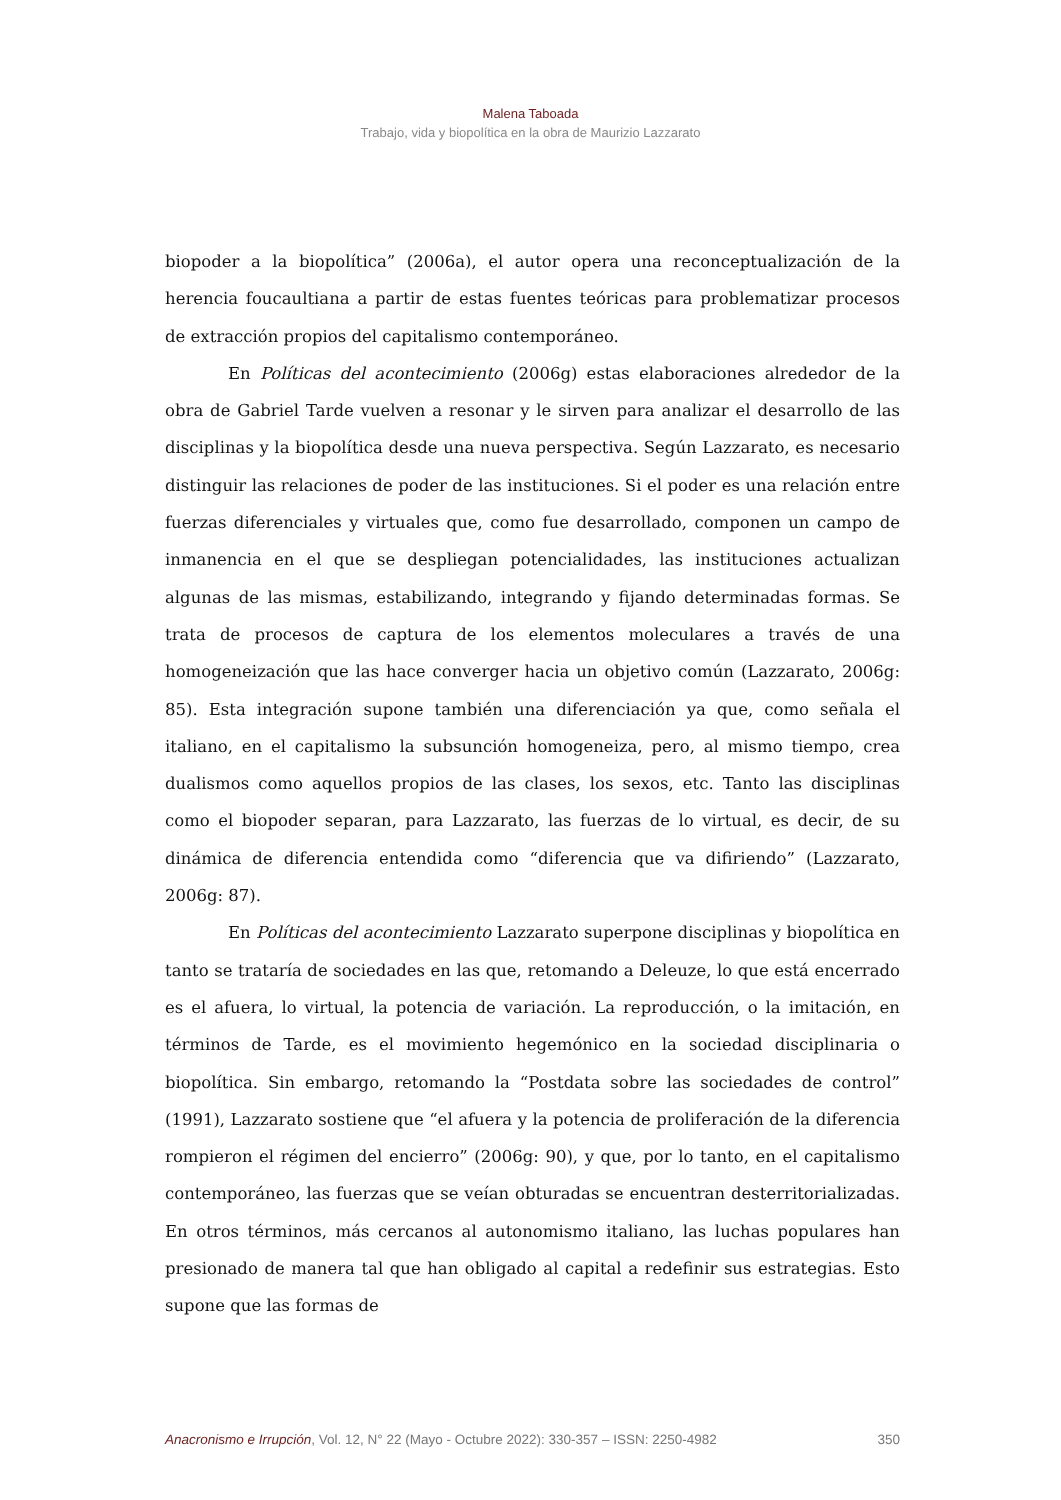Malena Taboada
Trabajo, vida y biopolítica en la obra de Maurizio Lazzarato
biopoder a la biopolítica” (2006a), el autor opera una reconceptualización de la herencia foucaultiana a partir de estas fuentes teóricas para problematizar procesos de extracción propios del capitalismo contemporáneo.
En Políticas del acontecimiento (2006g) estas elaboraciones alrededor de la obra de Gabriel Tarde vuelven a resonar y le sirven para analizar el desarrollo de las disciplinas y la biopolítica desde una nueva perspectiva. Según Lazzarato, es necesario distinguir las relaciones de poder de las instituciones. Si el poder es una relación entre fuerzas diferenciales y virtuales que, como fue desarrollado, componen un campo de inmanencia en el que se despliegan potencialidades, las instituciones actualizan algunas de las mismas, estabilizando, integrando y fijando determinadas formas. Se trata de procesos de captura de los elementos moleculares a través de una homogeneización que las hace converger hacia un objetivo común (Lazzarato, 2006g: 85). Esta integración supone también una diferenciación ya que, como señala el italiano, en el capitalismo la subsunción homogeneiza, pero, al mismo tiempo, crea dualismos como aquellos propios de las clases, los sexos, etc. Tanto las disciplinas como el biopoder separan, para Lazzarato, las fuerzas de lo virtual, es decir, de su dinámica de diferencia entendida como “diferencia que va difiriendo” (Lazzarato, 2006g: 87).
En Políticas del acontecimiento Lazzarato superpone disciplinas y biopolítica en tanto se trataría de sociedades en las que, retomando a Deleuze, lo que está encerrado es el afuera, lo virtual, la potencia de variación. La reproducción, o la imitación, en términos de Tarde, es el movimiento hegemónico en la sociedad disciplinaria o biopolítica. Sin embargo, retomando la “Postdata sobre las sociedades de control” (1991), Lazzarato sostiene que “el afuera y la potencia de proliferación de la diferencia rompieron el régimen del encierro” (2006g: 90), y que, por lo tanto, en el capitalismo contemporáneo, las fuerzas que se veían obturadas se encuentran desterritorializadas. En otros términos, más cercanos al autonomismo italiano, las luchas populares han presionado de manera tal que han obligado al capital a redefinir sus estrategias. Esto supone que las formas de
Anacronismo e Irrupción, Vol. 12, N° 22 (Mayo - Octubre 2022): 330-357 – ISSN: 2250-4982 350